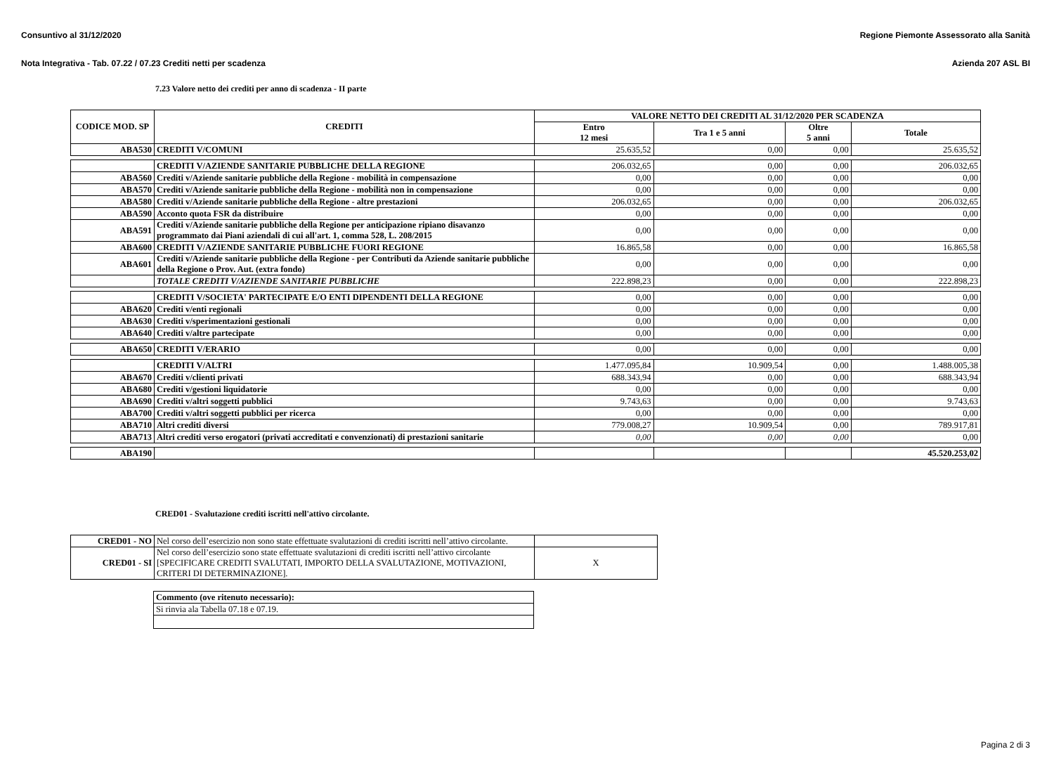Consuntivo al 31/12/2020 Regione Piemonte Assessorato alla Sanità
Nota Integrativa - Tab. 07.22 / 07.23 Crediti netti per scadenza Azienda 207 ASL BI
7.23 Valore netto dei crediti per anno di scadenza - II parte
| CODICE MOD. SP | CREDITI | VALORE NETTO DEI CREDITI AL 31/12/2020 PER SCADENZA | | | |
| --- | --- | --- | --- | --- | --- |
| | | Entro 12 mesi | Tra 1 e 5 anni | Oltre 5 anni | Totale |
| ABA530 | CREDITI V/COMUNI | 25.635,52 | 0,00 | 0,00 | 25.635,52 |
| | CREDITI V/AZIENDE SANITARIE PUBBLICHE DELLA REGIONE | 206.032,65 | 0,00 | 0,00 | 206.032,65 |
| ABA560 | Crediti v/Aziende sanitarie pubbliche della Regione - mobilità in compensazione | 0,00 | 0,00 | 0,00 | 0,00 |
| ABA570 | Crediti v/Aziende sanitarie pubbliche della Regione - mobilità non in compensazione | 0,00 | 0,00 | 0,00 | 0,00 |
| ABA580 | Crediti v/Aziende sanitarie pubbliche della Regione - altre prestazioni | 206.032,65 | 0,00 | 0,00 | 206.032,65 |
| ABA590 | Acconto quota FSR da distribuire | 0,00 | 0,00 | 0,00 | 0,00 |
| ABA591 | Crediti v/Aziende sanitarie pubbliche della Regione per anticipazione ripiano disavanzo programmato dai Piani aziendali di cui all'art. 1, comma 528, L. 208/2015 | 0,00 | 0,00 | 0,00 | 0,00 |
| ABA600 | CREDITI V/AZIENDE SANITARIE PUBBLICHE FUORI REGIONE | 16.865,58 | 0,00 | 0,00 | 16.865,58 |
| ABA601 | Crediti v/Aziende sanitarie pubbliche della Regione - per Contributi da Aziende sanitarie pubbliche della Regione o Prov. Aut. (extra fondo) | 0,00 | 0,00 | 0,00 | 0,00 |
| | TOTALE CREDITI V/AZIENDE SANITARIE PUBBLICHE | 222.898,23 | 0,00 | 0,00 | 222.898,23 |
| | CREDITI V/SOCIETA' PARTECIPATE E/O ENTI DIPENDENTI DELLA REGIONE | 0,00 | 0,00 | 0,00 | 0,00 |
| ABA620 | Crediti v/enti regionali | 0,00 | 0,00 | 0,00 | 0,00 |
| ABA630 | Crediti v/sperimentazioni gestionali | 0,00 | 0,00 | 0,00 | 0,00 |
| ABA640 | Crediti v/altre partecipate | 0,00 | 0,00 | 0,00 | 0,00 |
| ABA650 | CREDITI V/ERARIO | 0,00 | 0,00 | 0,00 | 0,00 |
| | CREDITI V/ALTRI | 1.477.095,84 | 10.909,54 | 0,00 | 1.488.005,38 |
| ABA670 | Crediti v/clienti privati | 688.343,94 | 0,00 | 0,00 | 688.343,94 |
| ABA680 | Crediti v/gestioni liquidatorie | 0,00 | 0,00 | 0,00 | 0,00 |
| ABA690 | Crediti v/altri soggetti pubblici | 9.743,63 | 0,00 | 0,00 | 9.743,63 |
| ABA700 | Crediti v/altri soggetti pubblici per ricerca | 0,00 | 0,00 | 0,00 | 0,00 |
| ABA710 | Altri crediti diversi | 779.008,27 | 10.909,54 | 0,00 | 789.917,81 |
| ABA713 | Altri crediti verso erogatori (privati accreditati e convenzionati) di prestazioni sanitarie | 0,00 | 0,00 | 0,00 | 0,00 |
| ABA190 | | | | | 45.520.253,02 |
CRED01 - Svalutazione crediti iscritti nell'attivo circolante.
| CRED01 - NO | Nel corso dell’esercizio non sono state effettuate svalutazioni di crediti iscritti nell’attivo circolante. | |
| CRED01 - SI | Nel corso dell’esercizio sono state effettuate svalutazioni di crediti iscritti nell’attivo circolante [SPECIFICARE CREDITI SVALUTATI, IMPORTO DELLA SVALUTAZIONE, MOTIVAZIONI, CRITERI DI DETERMINAZIONE]. | X |
| Commento (ove ritenuto necessario): |
| Si rinvia ala Tabella 07.18 e 07.19. |
Pagina 2 di 3